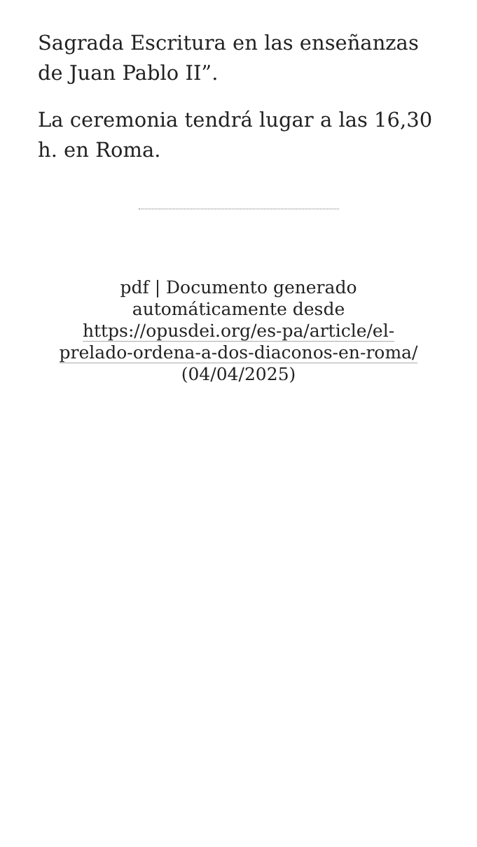Sagrada Escritura en las enseñanzas de Juan Pablo II”.
La ceremonia tendrá lugar a las 16,30 h. en Roma.
pdf | Documento generado automáticamente desde https://opusdei.org/es-pa/article/el-prelado-ordena-a-dos-diaconos-en-roma/ (04/04/2025)